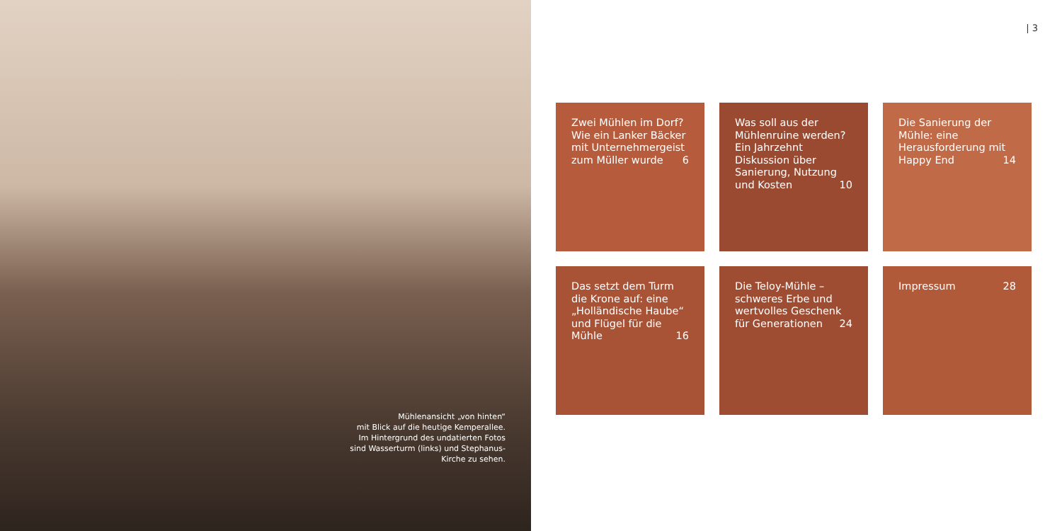Mühlenansicht „von hinten“
mit Blick auf die heutige Kemperallee.
Im Hintergrund des undatierten Fotos
sind Wasserturm (links) und Stephanus-
Kirche zu sehen.
| 3
Zwei Mühlen im Dorf? Wie ein Lanker Bäcker mit Unternehmergeist zum Müller wurde 6
Was soll aus der Mühlenruine werden? Ein Jahrzehnt Diskussion über Sanierung, Nutzung und Kosten 10
Die Sanierung der Mühle: eine Herausforderung mit Happy End 14
Das setzt dem Turm die Krone auf: eine „Holländische Haube“ und Flügel für die Mühle 16
Die Teloy-Mühle – schweres Erbe und wertvolles Geschenk für Generationen 24
Impressum 28